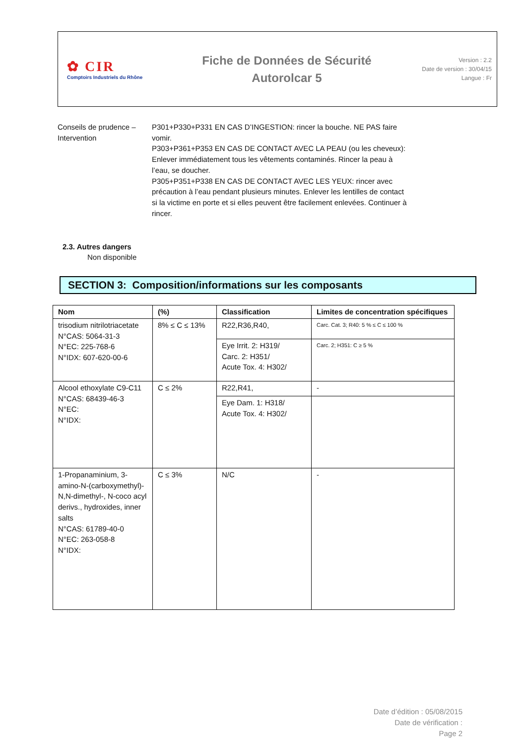✿ CIR
Comptoirs Industriels du Rhône
Fiche de Données de Sécurité
Autorolcar 5
Version : 2.2
Date de version : 30/04/15
Langue : Fr
Conseils de prudence – Intervention
P301+P330+P331 EN CAS D’INGESTION: rincer la bouche. NE PAS faire vomir.
P303+P361+P353 EN CAS DE CONTACT AVEC LA PEAU (ou les cheveux): Enlever immédiatement tous les vêtements contaminés. Rincer la peau à l’eau, se doucher.
P305+P351+P338 EN CAS DE CONTACT AVEC LES YEUX: rincer avec précaution à l’eau pendant plusieurs minutes. Enlever les lentilles de contact si la victime en porte et si elles peuvent être facilement enlevées. Continuer à rincer.
2.3. Autres dangers
Non disponible
SECTION 3: Composition/informations sur les composants
| Nom | (%) | Classification | Limites de concentration spécifiques |
| --- | --- | --- | --- |
| trisodium nitrilotriacetate N°CAS: 5064-31-3 N°EC: 225-768-6 N°IDX: 607-620-00-6 | 8% ≤ C ≤ 13% | R22,R36,R40, | Carc. Cat. 3; R40: 5 % ≤ C ≤ 100 % |
| | | Eye Irrit. 2: H319/ Carc. 2: H351/ Acute Tox. 4: H302/ | Carc. 2; H351: C ≥ 5 % |
| Alcool ethoxylate C9-C11 N°CAS: 68439-46-3 N°EC: N°IDX: | C ≤ 2% | R22,R41, | - |
| | | Eye Dam. 1: H318/ Acute Tox. 4: H302/ | |
| 1-Propanaminium, 3-amino-N-(carboxymethyl)-N,N-dimethyl-, N-coco acyl derivs., hydroxides, inner salts N°CAS: 61789-40-0 N°EC: 263-058-8 N°IDX: | C ≤ 3% | N/C | - |
Date d’édition : 05/08/2015
Date de vérification :
Page 2